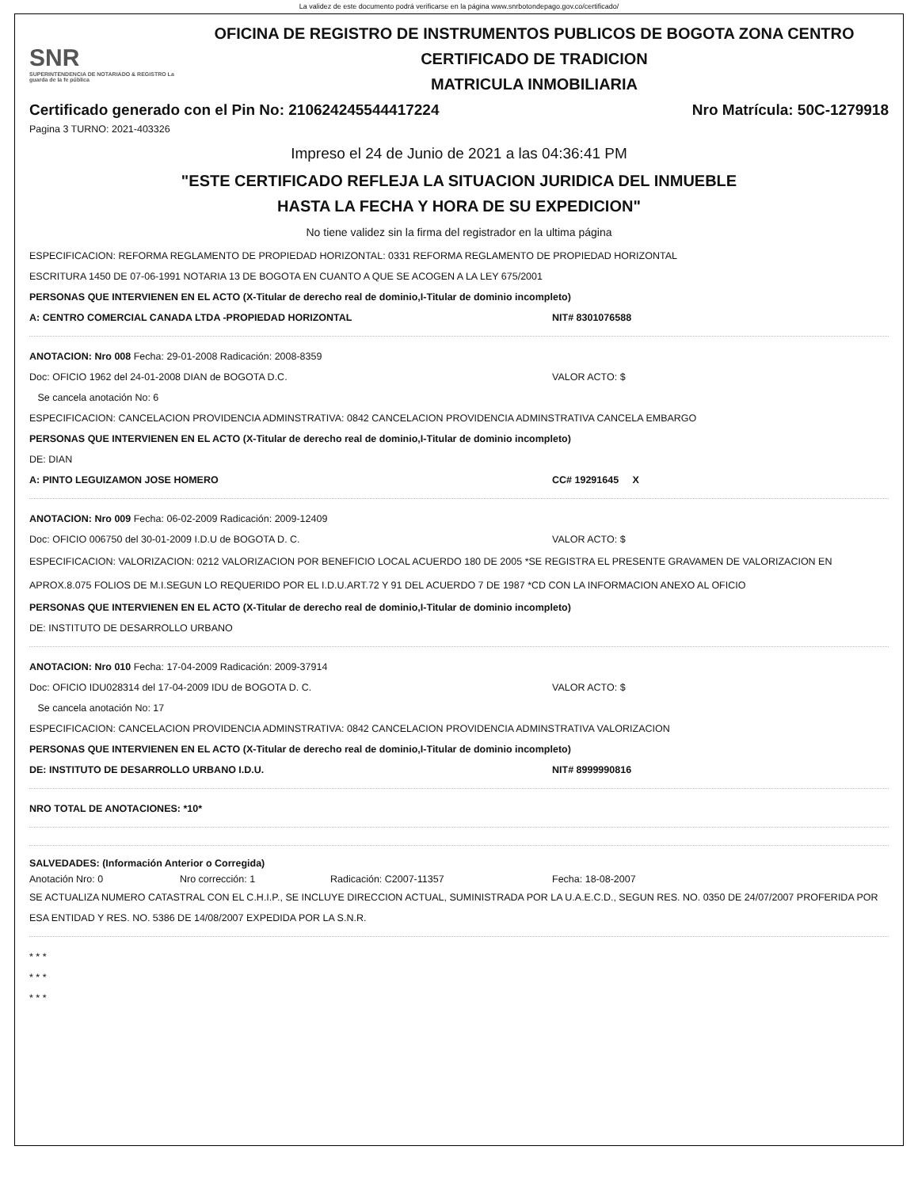La validez de este documento podrá verificarse en la página www.snrbotondepago.gov.co/certificado/
SNR
SUPERINTENDENCIA DE NOTARIADO & REGISTRO La guarda de la fe pública
OFICINA DE REGISTRO DE INSTRUMENTOS PUBLICOS DE BOGOTA ZONA CENTRO
CERTIFICADO DE TRADICION
MATRICULA INMOBILIARIA
Certificado generado con el Pin No: 210624245544417224 Nro Matrícula: 50C-1279918
Pagina 3 TURNO: 2021-403326
Impreso el 24 de Junio de 2021 a las 04:36:41 PM
"ESTE CERTIFICADO REFLEJA LA SITUACION JURIDICA DEL INMUEBLE
HASTA LA FECHA Y HORA DE SU EXPEDICION"
No tiene validez sin la firma del registrador en la ultima página
ESPECIFICACION: REFORMA REGLAMENTO DE PROPIEDAD HORIZONTAL: 0331 REFORMA REGLAMENTO DE PROPIEDAD HORIZONTAL
ESCRITURA 1450 DE 07-06-1991 NOTARIA 13 DE BOGOTA EN CUANTO A QUE SE ACOGEN A LA LEY 675/2001
PERSONAS QUE INTERVIENEN EN EL ACTO (X-Titular de derecho real de dominio,I-Titular de dominio incompleto)
A: CENTRO COMERCIAL CANADA LTDA -PROPIEDAD HORIZONTAL NIT# 8301076588
ANOTACION: Nro 008 Fecha: 29-01-2008 Radicación: 2008-8359
Doc: OFICIO 1962 del 24-01-2008 DIAN de BOGOTA D.C. VALOR ACTO: $
Se cancela anotación No: 6
ESPECIFICACION: CANCELACION PROVIDENCIA ADMINSTRATIVA: 0842 CANCELACION PROVIDENCIA ADMINSTRATIVA CANCELA EMBARGO
PERSONAS QUE INTERVIENEN EN EL ACTO (X-Titular de derecho real de dominio,I-Titular de dominio incompleto)
DE: DIAN
A: PINTO LEGUIZAMON JOSE HOMERO CC# 19291645 X
ANOTACION: Nro 009 Fecha: 06-02-2009 Radicación: 2009-12409
Doc: OFICIO 006750 del 30-01-2009 I.D.U de BOGOTA D. C. VALOR ACTO: $
ESPECIFICACION: VALORIZACION: 0212 VALORIZACION POR BENEFICIO LOCAL ACUERDO 180 DE 2005 *SE REGISTRA EL PRESENTE GRAVAMEN DE VALORIZACION EN APROX.8.075 FOLIOS DE M.I.SEGUN LO REQUERIDO POR EL I.D.U.ART.72 Y 91 DEL ACUERDO 7 DE 1987 *CD CON LA INFORMACION ANEXO AL OFICIO
PERSONAS QUE INTERVIENEN EN EL ACTO (X-Titular de derecho real de dominio,I-Titular de dominio incompleto)
DE: INSTITUTO DE DESARROLLO URBANO
ANOTACION: Nro 010 Fecha: 17-04-2009 Radicación: 2009-37914
Doc: OFICIO IDU028314 del 17-04-2009 IDU de BOGOTA D. C. VALOR ACTO: $
Se cancela anotación No: 17
ESPECIFICACION: CANCELACION PROVIDENCIA ADMINSTRATIVA: 0842 CANCELACION PROVIDENCIA ADMINSTRATIVA VALORIZACION
PERSONAS QUE INTERVIENEN EN EL ACTO (X-Titular de derecho real de dominio,I-Titular de dominio incompleto)
DE: INSTITUTO DE DESARROLLO URBANO I.D.U. NIT# 8999990816
NRO TOTAL DE ANOTACIONES: *10*
SALVEDADES: (Información Anterior o Corregida)
Anotación Nro: 0 Nro corrección: 1 Radicación: C2007-11357 Fecha: 18-08-2007
SE ACTUALIZA NUMERO CATASTRAL CON EL C.H.I.P., SE INCLUYE DIRECCION ACTUAL, SUMINISTRADA POR LA U.A.E.C.D., SEGUN RES. NO. 0350 DE 24/07/2007 PROFERIDA POR ESA ENTIDAD Y RES. NO. 5386 DE 14/08/2007 EXPEDIDA POR LA S.N.R.
* * *
* * *
* * *